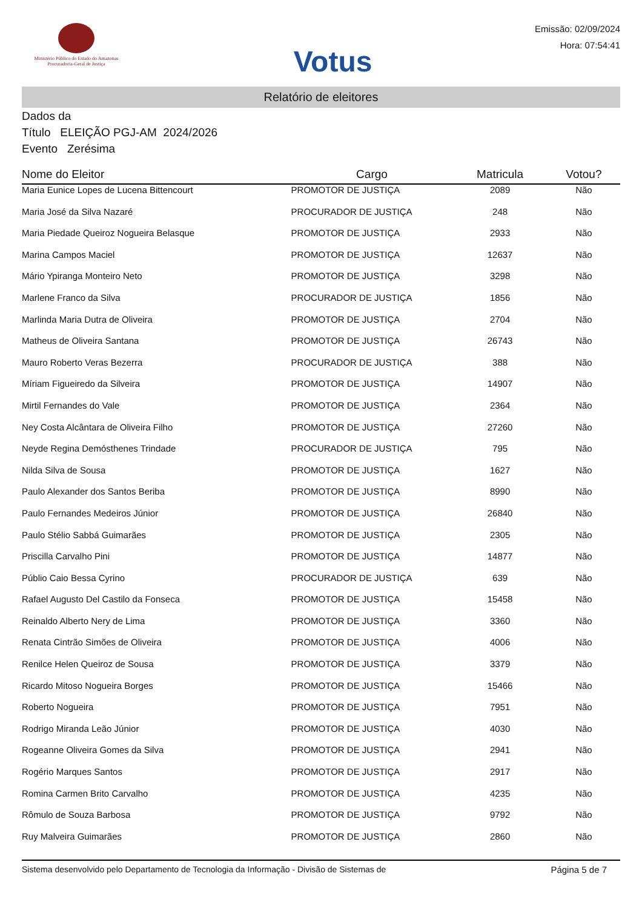Ministério Público do Estado do Amazonas
Procuradoria-Geral de Justiça
Votus
Emissão: 02/09/2024
Hora: 07:54:41
Relatório de eleitores
Dados da
Título ELEIÇÃO PGJ-AM 2024/2026
Evento Zerésima
| Nome do Eleitor | Cargo | Matricula | Votou? |
| --- | --- | --- | --- |
| Maria Eunice Lopes de Lucena Bittencourt | PROMOTOR DE JUSTIÇA | 2089 | Não |
| Maria José da Silva Nazaré | PROCURADOR DE JUSTIÇA | 248 | Não |
| Maria Piedade Queiroz Nogueira Belasque | PROMOTOR DE JUSTIÇA | 2933 | Não |
| Marina Campos Maciel | PROMOTOR DE JUSTIÇA | 12637 | Não |
| Mário Ypiranga Monteiro Neto | PROMOTOR DE JUSTIÇA | 3298 | Não |
| Marlene Franco da Silva | PROCURADOR DE JUSTIÇA | 1856 | Não |
| Marlinda Maria Dutra de Oliveira | PROMOTOR DE JUSTIÇA | 2704 | Não |
| Matheus de Oliveira Santana | PROMOTOR DE JUSTIÇA | 26743 | Não |
| Mauro Roberto Veras Bezerra | PROCURADOR DE JUSTIÇA | 388 | Não |
| Míriam Figueiredo da Silveira | PROMOTOR DE JUSTIÇA | 14907 | Não |
| Mirtil Fernandes do Vale | PROMOTOR DE JUSTIÇA | 2364 | Não |
| Ney Costa Alcântara de Oliveira Filho | PROMOTOR DE JUSTIÇA | 27260 | Não |
| Neyde Regina Demósthenes Trindade | PROCURADOR DE JUSTIÇA | 795 | Não |
| Nilda Silva de Sousa | PROMOTOR DE JUSTIÇA | 1627 | Não |
| Paulo Alexander dos Santos Beriba | PROMOTOR DE JUSTIÇA | 8990 | Não |
| Paulo Fernandes Medeiros Júnior | PROMOTOR DE JUSTIÇA | 26840 | Não |
| Paulo Stélio Sabbá Guimarães | PROMOTOR DE JUSTIÇA | 2305 | Não |
| Priscilla Carvalho Pini | PROMOTOR DE JUSTIÇA | 14877 | Não |
| Públio Caio Bessa Cyrino | PROCURADOR DE JUSTIÇA | 639 | Não |
| Rafael Augusto Del Castilo da Fonseca | PROMOTOR DE JUSTIÇA | 15458 | Não |
| Reinaldo Alberto Nery de Lima | PROMOTOR DE JUSTIÇA | 3360 | Não |
| Renata Cintrão Simões de Oliveira | PROMOTOR DE JUSTIÇA | 4006 | Não |
| Renilce Helen Queiroz de Sousa | PROMOTOR DE JUSTIÇA | 3379 | Não |
| Ricardo Mitoso Nogueira Borges | PROMOTOR DE JUSTIÇA | 15466 | Não |
| Roberto Nogueira | PROMOTOR DE JUSTIÇA | 7951 | Não |
| Rodrigo Miranda Leão Júnior | PROMOTOR DE JUSTIÇA | 4030 | Não |
| Rogeanne Oliveira Gomes da Silva | PROMOTOR DE JUSTIÇA | 2941 | Não |
| Rogério Marques Santos | PROMOTOR DE JUSTIÇA | 2917 | Não |
| Romina Carmen Brito Carvalho | PROMOTOR DE JUSTIÇA | 4235 | Não |
| Rômulo de Souza Barbosa | PROMOTOR DE JUSTIÇA | 9792 | Não |
| Ruy Malveira Guimarães | PROMOTOR DE JUSTIÇA | 2860 | Não |
Sistema desenvolvido pelo Departamento de Tecnologia da Informação - Divisão de Sistemas de Página 5 de 7